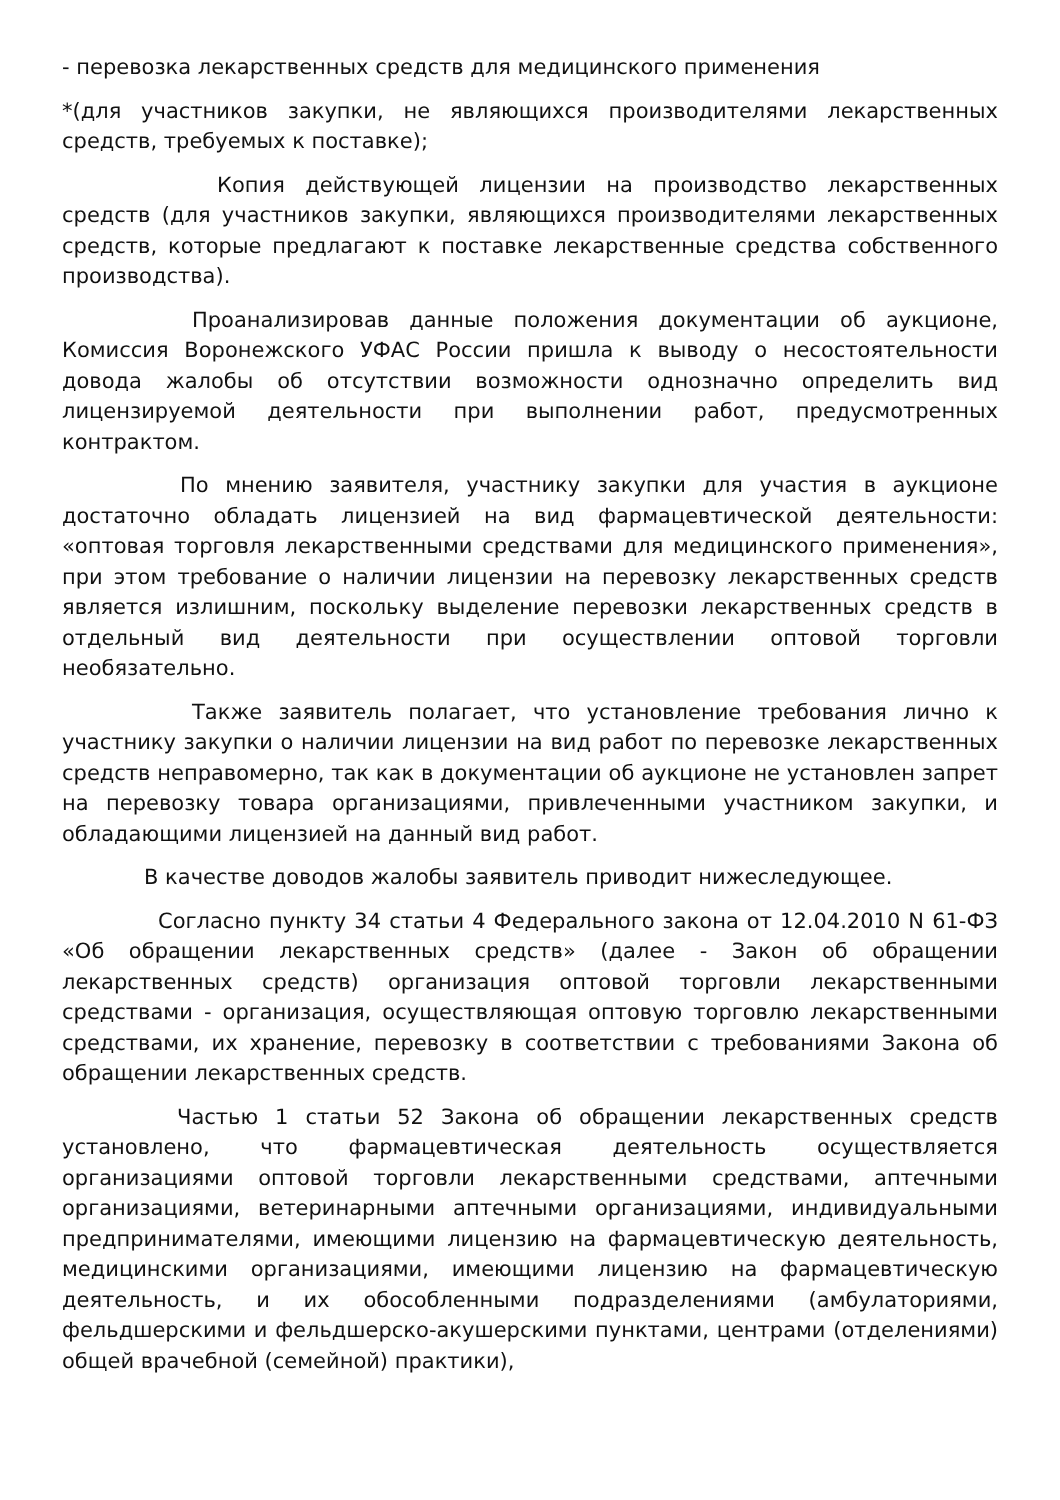- перевозка лекарственных средств для медицинского применения
*(для участников закупки, не являющихся производителями лекарственных средств, требуемых к поставке);
Копия действующей лицензии на производство лекарственных средств (для участников закупки, являющихся производителями лекарственных средств, которые предлагают к поставке лекарственные средства собственного производства).
Проанализировав данные положения документации об аукционе, Комиссия Воронежского УФАС России пришла к выводу о несостоятельности довода жалобы об отсутствии возможности однозначно определить вид лицензируемой деятельности при выполнении работ, предусмотренных контрактом.
По мнению заявителя, участнику закупки для участия в аукционе достаточно обладать лицензией на вид фармацевтической деятельности: «оптовая торговля лекарственными средствами для медицинского применения», при этом требование о наличии лицензии на перевозку лекарственных средств является излишним, поскольку выделение перевозки лекарственных средств в отдельный вид деятельности при осуществлении оптовой торговли необязательно.
Также заявитель полагает, что установление требования лично к участнику закупки о наличии лицензии на вид работ по перевозке лекарственных средств неправомерно, так как в документации об аукционе не установлен запрет на перевозку товара организациями, привлеченными участником закупки, и обладающими лицензией на данный вид работ.
В качестве доводов жалобы заявитель приводит нижеследующее.
Согласно пункту 34 статьи 4 Федерального закона от 12.04.2010 N 61-ФЗ «Об обращении лекарственных средств» (далее - Закон об обращении лекарственных средств) организация оптовой торговли лекарственными средствами - организация, осуществляющая оптовую торговлю лекарственными средствами, их хранение, перевозку в соответствии с требованиями Закона об обращении лекарственных средств.
Частью 1 статьи 52 Закона об обращении лекарственных средств установлено, что фармацевтическая деятельность осуществляется организациями оптовой торговли лекарственными средствами, аптечными организациями, ветеринарными аптечными организациями, индивидуальными предпринимателями, имеющими лицензию на фармацевтическую деятельность, медицинскими организациями, имеющими лицензию на фармацевтическую деятельность, и их обособленными подразделениями (амбулаториями, фельдшерскими и фельдшерско-акушерскими пунктами, центрами (отделениями) общей врачебной (семейной) практики),